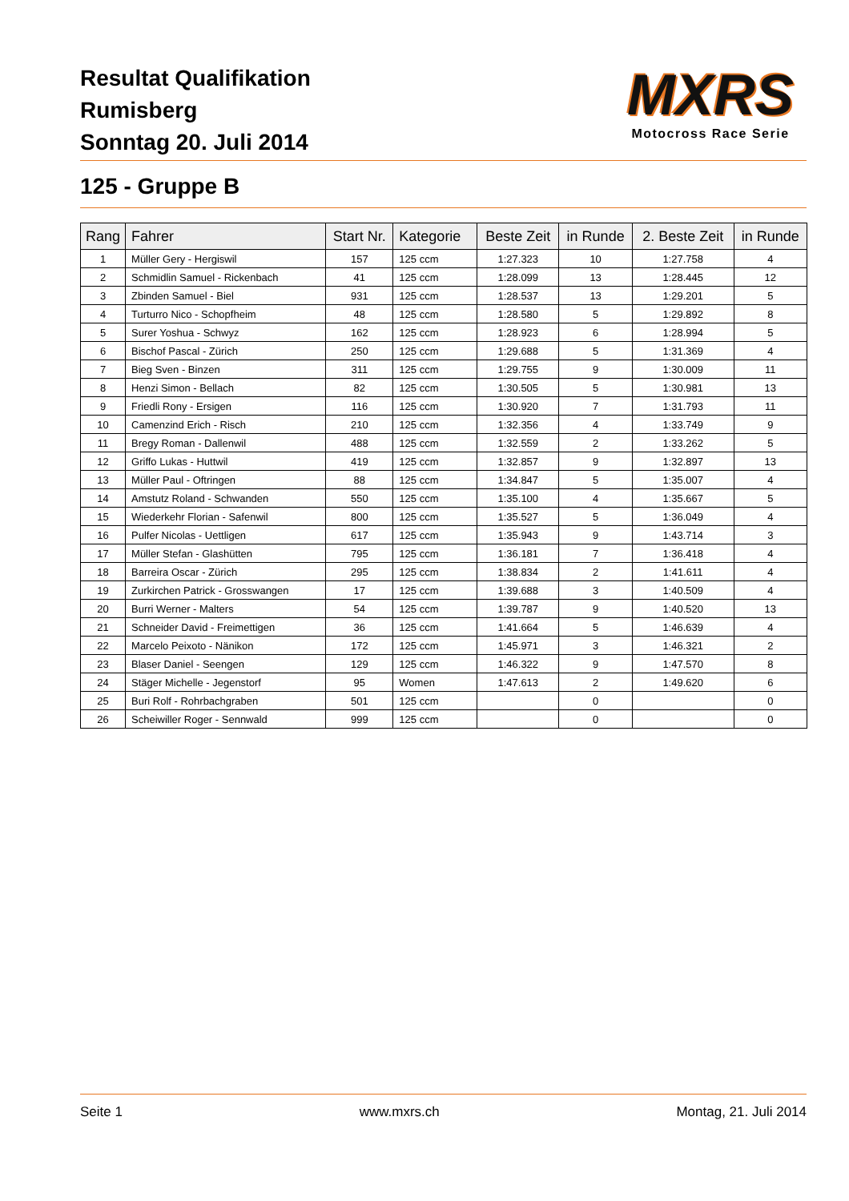Resultat Qualifikation
Rumisberg
Sonntag 20. Juli 2014
MXRS
Motocross Race Serie
125 - Gruppe B
| Rang | Fahrer | Start Nr. | Kategorie | Beste Zeit | in Runde | 2. Beste Zeit | in Runde |
| --- | --- | --- | --- | --- | --- | --- | --- |
| 1 | Müller Gery - Hergiswil | 157 | 125 ccm | 1:27.323 | 10 | 1:27.758 | 4 |
| 2 | Schmidlin Samuel - Rickenbach | 41 | 125 ccm | 1:28.099 | 13 | 1:28.445 | 12 |
| 3 | Zbinden Samuel - Biel | 931 | 125 ccm | 1:28.537 | 13 | 1:29.201 | 5 |
| 4 | Turturro Nico - Schopfheim | 48 | 125 ccm | 1:28.580 | 5 | 1:29.892 | 8 |
| 5 | Surer Yoshua - Schwyz | 162 | 125 ccm | 1:28.923 | 6 | 1:28.994 | 5 |
| 6 | Bischof Pascal - Zürich | 250 | 125 ccm | 1:29.688 | 5 | 1:31.369 | 4 |
| 7 | Bieg Sven - Binzen | 311 | 125 ccm | 1:29.755 | 9 | 1:30.009 | 11 |
| 8 | Henzi Simon - Bellach | 82 | 125 ccm | 1:30.505 | 5 | 1:30.981 | 13 |
| 9 | Friedli Rony - Ersigen | 116 | 125 ccm | 1:30.920 | 7 | 1:31.793 | 11 |
| 10 | Camenzind Erich - Risch | 210 | 125 ccm | 1:32.356 | 4 | 1:33.749 | 9 |
| 11 | Bregy Roman - Dallenwil | 488 | 125 ccm | 1:32.559 | 2 | 1:33.262 | 5 |
| 12 | Griffo Lukas - Huttwil | 419 | 125 ccm | 1:32.857 | 9 | 1:32.897 | 13 |
| 13 | Müller Paul - Oftringen | 88 | 125 ccm | 1:34.847 | 5 | 1:35.007 | 4 |
| 14 | Amstutz Roland - Schwanden | 550 | 125 ccm | 1:35.100 | 4 | 1:35.667 | 5 |
| 15 | Wiederkehr Florian - Safenwil | 800 | 125 ccm | 1:35.527 | 5 | 1:36.049 | 4 |
| 16 | Pulfer Nicolas - Uettligen | 617 | 125 ccm | 1:35.943 | 9 | 1:43.714 | 3 |
| 17 | Müller Stefan - Glashütten | 795 | 125 ccm | 1:36.181 | 7 | 1:36.418 | 4 |
| 18 | Barreira Oscar - Zürich | 295 | 125 ccm | 1:38.834 | 2 | 1:41.611 | 4 |
| 19 | Zurkirchen Patrick - Grosswangen | 17 | 125 ccm | 1:39.688 | 3 | 1:40.509 | 4 |
| 20 | Burri Werner - Malters | 54 | 125 ccm | 1:39.787 | 9 | 1:40.520 | 13 |
| 21 | Schneider David - Freimettigen | 36 | 125 ccm | 1:41.664 | 5 | 1:46.639 | 4 |
| 22 | Marcelo Peixoto - Nänikon | 172 | 125 ccm | 1:45.971 | 3 | 1:46.321 | 2 |
| 23 | Blaser Daniel - Seengen | 129 | 125 ccm | 1:46.322 | 9 | 1:47.570 | 8 |
| 24 | Stäger Michelle - Jegenstorf | 95 | Women | 1:47.613 | 2 | 1:49.620 | 6 |
| 25 | Buri Rolf - Rohrbachgraben | 501 | 125 ccm | | 0 | | 0 |
| 26 | Scheiwiller Roger - Sennwald | 999 | 125 ccm | | 0 | | 0 |
Seite 1 www.mxrs.ch Montag, 21. Juli 2014